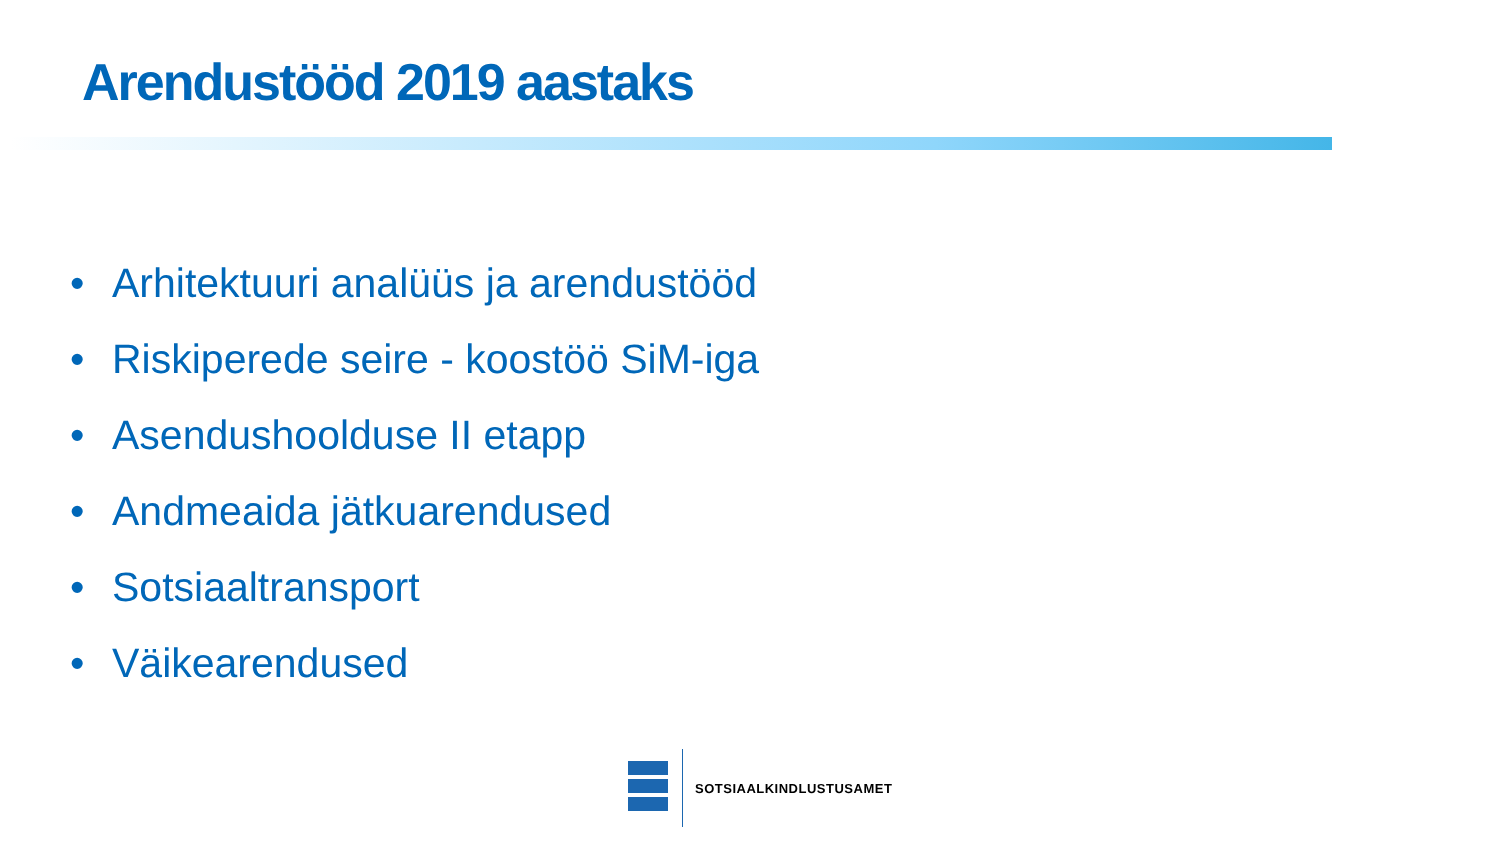Arendustööd 2019 aastaks
• Arhitektuuri analüüs ja arendustööd
• Riskiperede seire - koostöö SiM-iga
• Asendushoolduse II etapp
• Andmeaida jätkuarendused
• Sotsiaaltransport
• Väikearendused
SOTSIAALKINDLUSTUSAMET